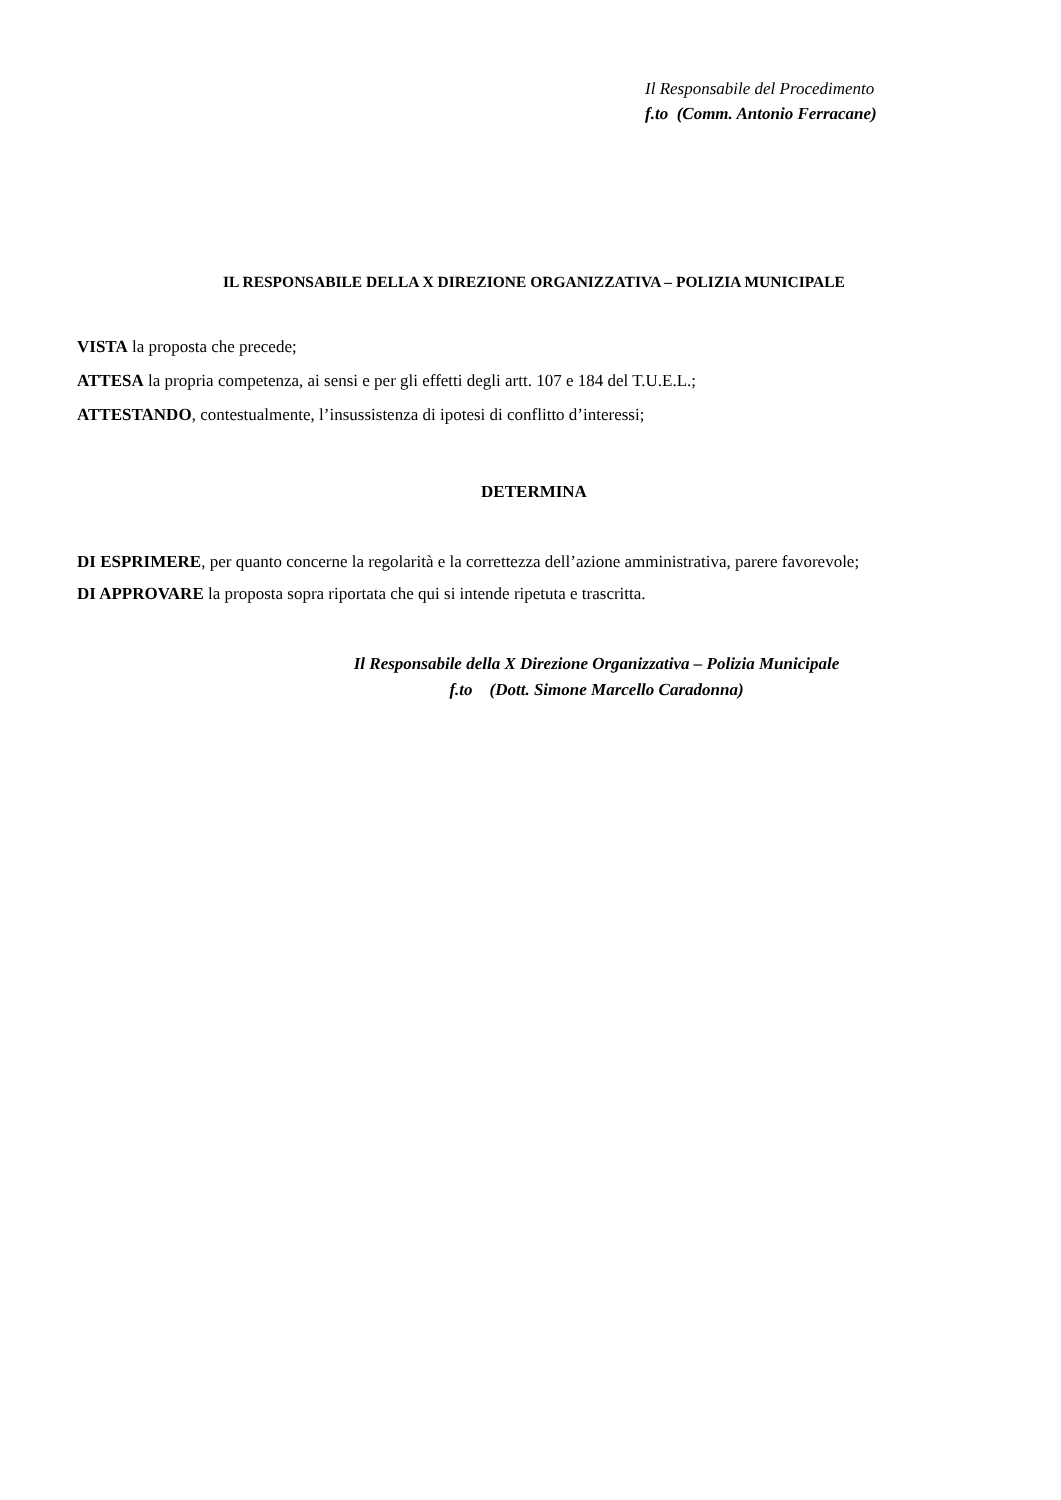Il Responsabile del Procedimento
f.to (Comm. Antonio Ferracane)
IL RESPONSABILE DELLA X DIREZIONE ORGANIZZATIVA – POLIZIA MUNICIPALE
VISTA la proposta che precede;
ATTESA la propria competenza, ai sensi e per gli effetti degli artt. 107 e 184 del T.U.E.L.;
ATTESTANDO, contestualmente, l’insussistenza di ipotesi di conflitto d’interessi;
DETERMINA
DI ESPRIMERE, per quanto concerne la regolarità e la correttezza dell’azione amministrativa, parere favorevole;
DI APPROVARE la proposta sopra riportata che qui si intende ripetuta e trascritta.
Il Responsabile della X Direzione Organizzativa – Polizia Municipale
f.to (Dott. Simone Marcello Caradonna)